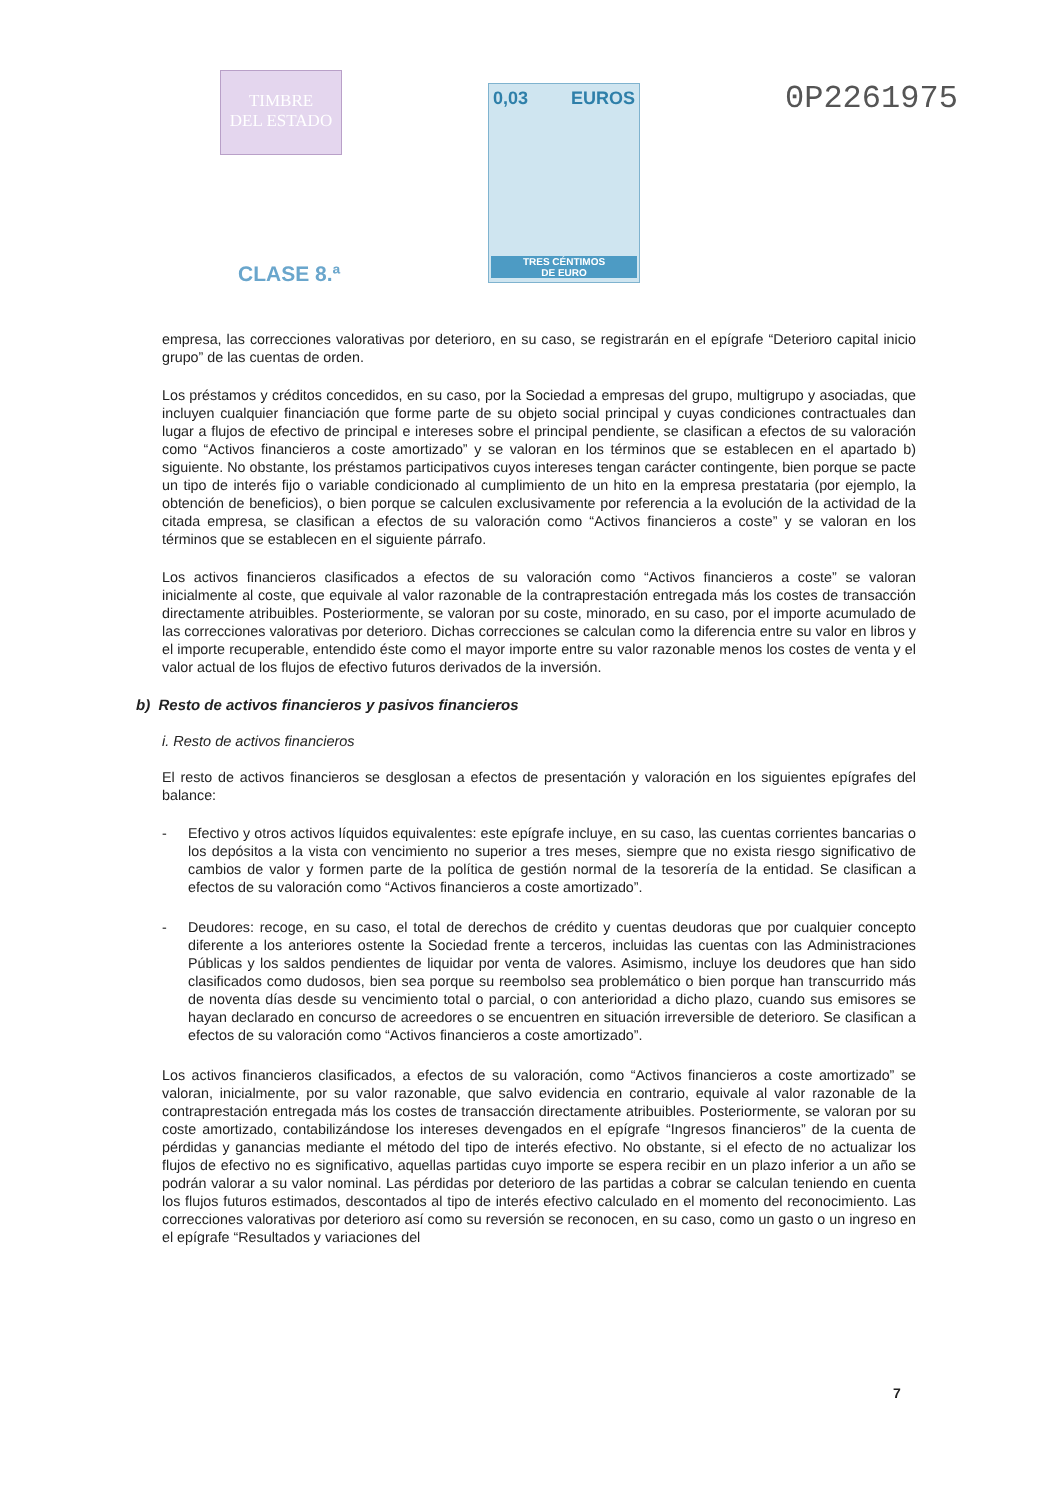TIMBRE
DEL ESTADO
CLASE 8.ª
0,03 EUROS
TRES CÉNTIMOS
DE EURO
0P2261975
empresa, las correcciones valorativas por deterioro, en su caso, se registrarán en el epígrafe “Deterioro capital inicio grupo” de las cuentas de orden.
Los préstamos y créditos concedidos, en su caso, por la Sociedad a empresas del grupo, multigrupo y asociadas, que incluyen cualquier financiación que forme parte de su objeto social principal y cuyas condiciones contractuales dan lugar a flujos de efectivo de principal e intereses sobre el principal pendiente, se clasifican a efectos de su valoración como “Activos financieros a coste amortizado” y se valoran en los términos que se establecen en el apartado b) siguiente. No obstante, los préstamos participativos cuyos intereses tengan carácter contingente, bien porque se pacte un tipo de interés fijo o variable condicionado al cumplimiento de un hito en la empresa prestataria (por ejemplo, la obtención de beneficios), o bien porque se calculen exclusivamente por referencia a la evolución de la actividad de la citada empresa, se clasifican a efectos de su valoración como “Activos financieros a coste” y se valoran en los términos que se establecen en el siguiente párrafo.
Los activos financieros clasificados a efectos de su valoración como “Activos financieros a coste” se valoran inicialmente al coste, que equivale al valor razonable de la contraprestación entregada más los costes de transacción directamente atribuibles. Posteriormente, se valoran por su coste, minorado, en su caso, por el importe acumulado de las correcciones valorativas por deterioro. Dichas correcciones se calculan como la diferencia entre su valor en libros y el importe recuperable, entendido éste como el mayor importe entre su valor razonable menos los costes de venta y el valor actual de los flujos de efectivo futuros derivados de la inversión.
b) Resto de activos financieros y pasivos financieros
i. Resto de activos financieros
El resto de activos financieros se desglosan a efectos de presentación y valoración en los siguientes epígrafes del balance:
- Efectivo y otros activos líquidos equivalentes: este epígrafe incluye, en su caso, las cuentas corrientes bancarias o los depósitos a la vista con vencimiento no superior a tres meses, siempre que no exista riesgo significativo de cambios de valor y formen parte de la política de gestión normal de la tesorería de la entidad. Se clasifican a efectos de su valoración como “Activos financieros a coste amortizado”.
- Deudores: recoge, en su caso, el total de derechos de crédito y cuentas deudoras que por cualquier concepto diferente a los anteriores ostente la Sociedad frente a terceros, incluidas las cuentas con las Administraciones Públicas y los saldos pendientes de liquidar por venta de valores. Asimismo, incluye los deudores que han sido clasificados como dudosos, bien sea porque su reembolso sea problemático o bien porque han transcurrido más de noventa días desde su vencimiento total o parcial, o con anterioridad a dicho plazo, cuando sus emisores se hayan declarado en concurso de acreedores o se encuentren en situación irreversible de deterioro. Se clasifican a efectos de su valoración como “Activos financieros a coste amortizado”.
Los activos financieros clasificados, a efectos de su valoración, como “Activos financieros a coste amortizado” se valoran, inicialmente, por su valor razonable, que salvo evidencia en contrario, equivale al valor razonable de la contraprestación entregada más los costes de transacción directamente atribuibles. Posteriormente, se valoran por su coste amortizado, contabilizándose los intereses devengados en el epígrafe “Ingresos financieros” de la cuenta de pérdidas y ganancias mediante el método del tipo de interés efectivo. No obstante, si el efecto de no actualizar los flujos de efectivo no es significativo, aquellas partidas cuyo importe se espera recibir en un plazo inferior a un año se podrán valorar a su valor nominal. Las pérdidas por deterioro de las partidas a cobrar se calculan teniendo en cuenta los flujos futuros estimados, descontados al tipo de interés efectivo calculado en el momento del reconocimiento. Las correcciones valorativas por deterioro así como su reversión se reconocen, en su caso, como un gasto o un ingreso en el epígrafe “Resultados y variaciones del
7